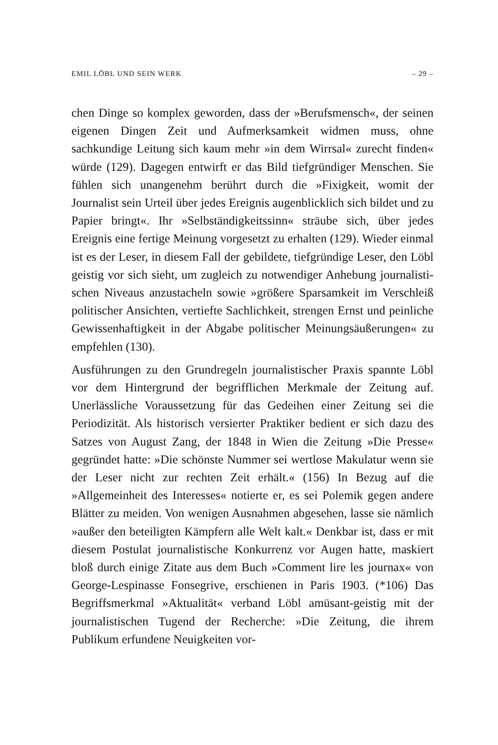EMIL LÖBL UND SEIN WERK – 29 –
chen Dinge so komplex geworden, dass der »Berufsmensch«, der seinen eigenen Dingen Zeit und Aufmerksamkeit widmen muss, ohne sachkundige Leitung sich kaum mehr »in dem Wirrsal« zurecht finden« würde (129). Dagegen entwirft er das Bild tief­gründiger Menschen. Sie fühlen sich unangenehm berührt durch die »Fixigkeit, womit der Journalist sein Urteil über jedes Ereignis augenblicklich sich bildet und zu Papier bringt«. Ihr »Selbstän­digkeitssinn« sträube sich, über jedes Ereignis eine fertige Mei­nung vorgesetzt zu erhalten (129). Wieder einmal ist es der Leser, in diesem Fall der gebildete, tiefgründige Leser, den Löbl geistig vor sich sieht, um zugleich zu notwendiger Anhebung journalisti­schen Niveaus anzustacheln sowie »größere Sparsamkeit im Ver­schleiß politischer Ansichten, vertiefte Sachlichkeit, strengen Ernst und peinliche Gewissenhaftigkeit in der Abgabe politischer Meinungsäußerungen« zu empfehlen (130).
Ausführungen zu den Grundregeln journalistischer Praxis spann­te Löbl vor dem Hintergrund der begrifflichen Merkmale der Zeitung auf. Unerlässliche Voraussetzung für das Gedeihen einer Zeitung sei die Periodizität. Als historisch versierter Praktiker bedient er sich dazu des Satzes von August Zang, der 1848 in Wien die Zeitung »Die Presse« gegründet hatte: »Die schönste Nummer sei wertlose Makulatur wenn sie der Leser nicht zur rechten Zeit erhält.« (156) In Bezug auf die »Allgemeinheit des Interesses« notierte er, es sei Polemik gegen andere Blätter zu meiden. Von wenigen Ausnahmen abgesehen, lasse sie nämlich »außer den beteiligten Kämpfern alle Welt kalt.« Denkbar ist, dass er mit diesem Postulat journalistische Konkurrenz vor Augen hatte, maskiert bloß durch einige Zitate aus dem Buch »Comment lire les journax« von George-Lespinasse Fonsegrive, erschienen in Paris 1903. (*106) Das Begriffsmerkmal »Aktualität« verband Löbl amüsant-geistig mit der journalistischen Tugend der Recherche: »Die Zeitung, die ihrem Publikum erfundene Neuigkeiten vor-